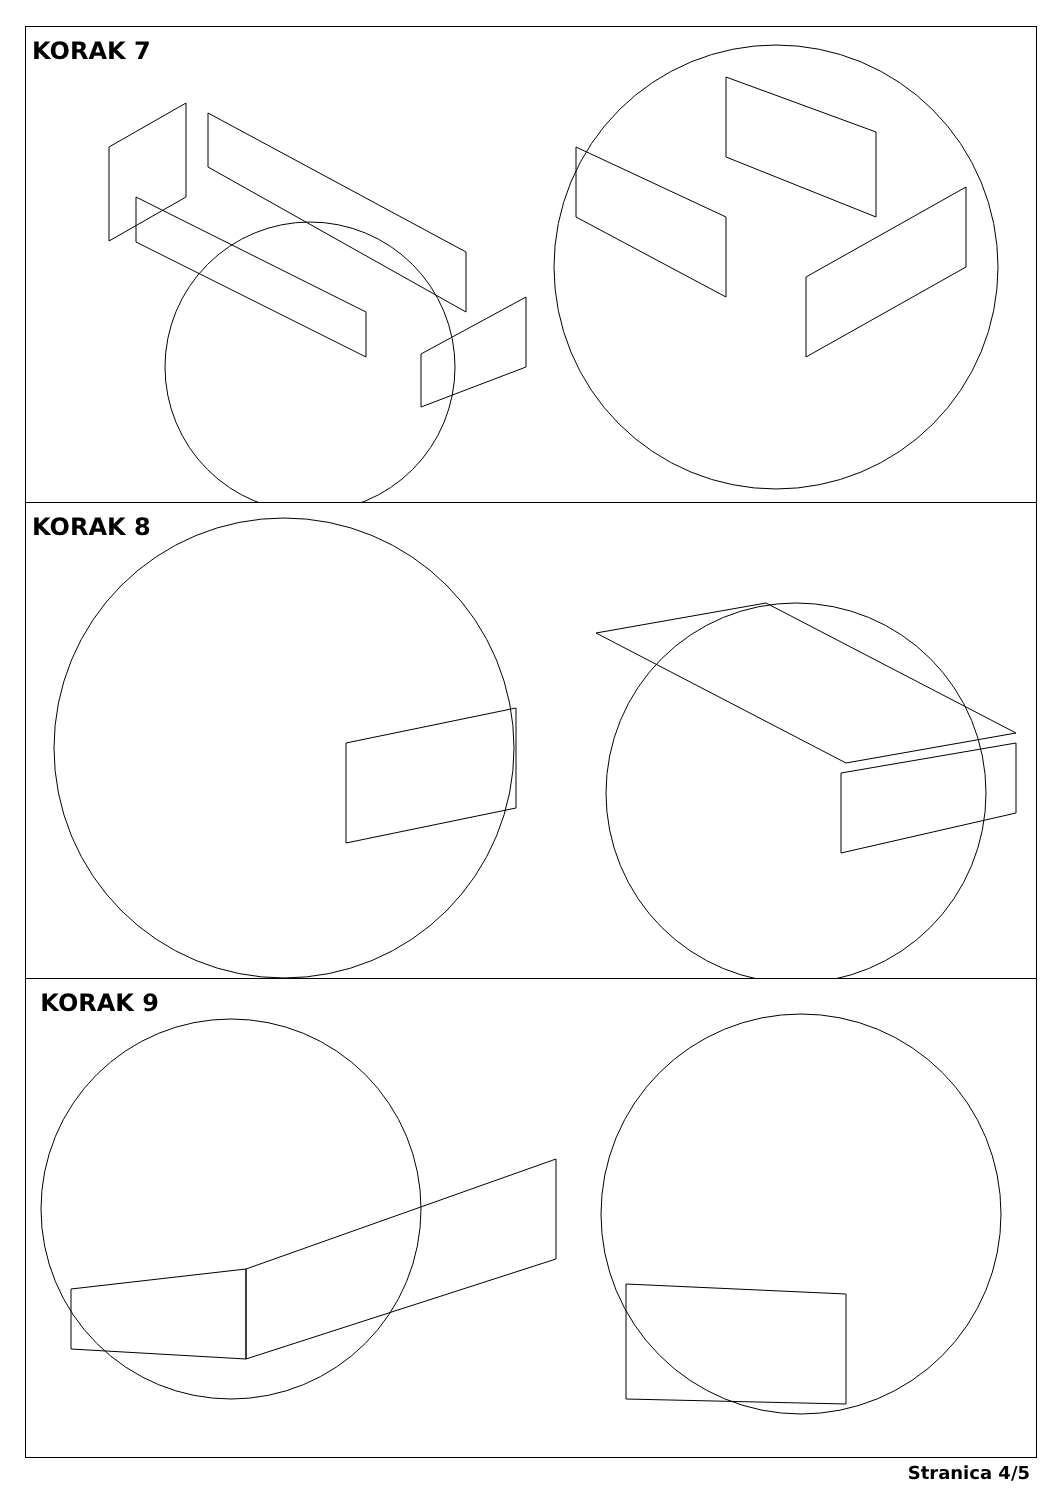KORAK 7
KORAK 8
KORAK 9
H G G H G G H 14 I G 8 1 7 H 7 I G H 6 4b I G H 1 8 6 4b I 14 G 1 H
Stranica 4/5